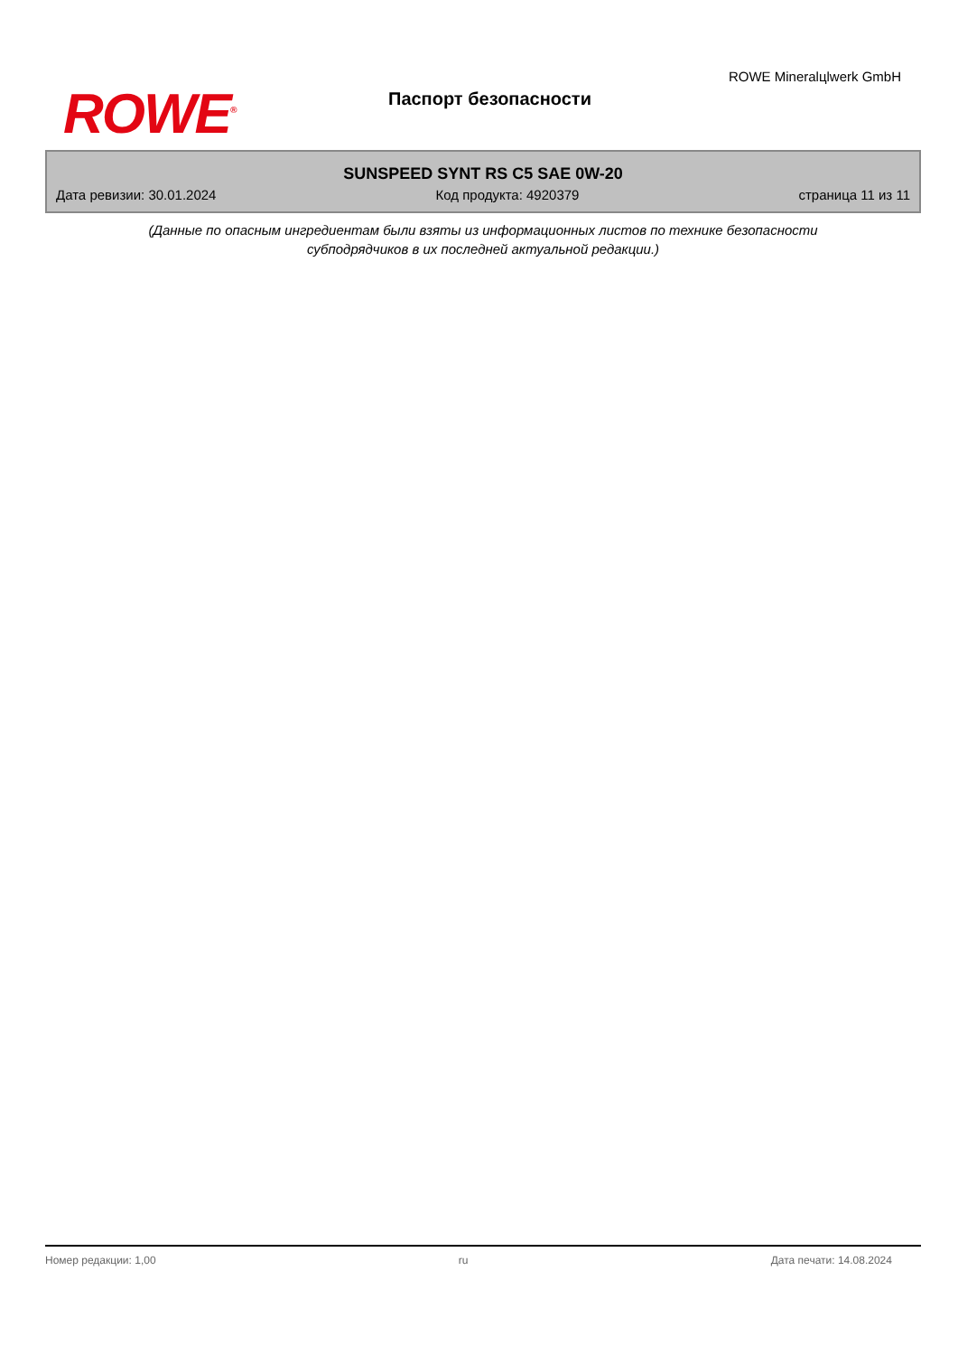ROWE<sup>®</sup> Паспорт безопасности
ROWE Mineralцlwerk GmbH
SUNSPEED SYNT RS C5 SAE 0W-20
Дата ревизии: 30.01.2024 Код продукта: 4920379 страница 11 из 11
(Данные по опасным ингредиентам были взяты из информационных листов по технике безопасности
субподрядчиков в их последней актуальной редакции.)
Номер редакции: 1,00 ru Дата печати: 14.08.2024